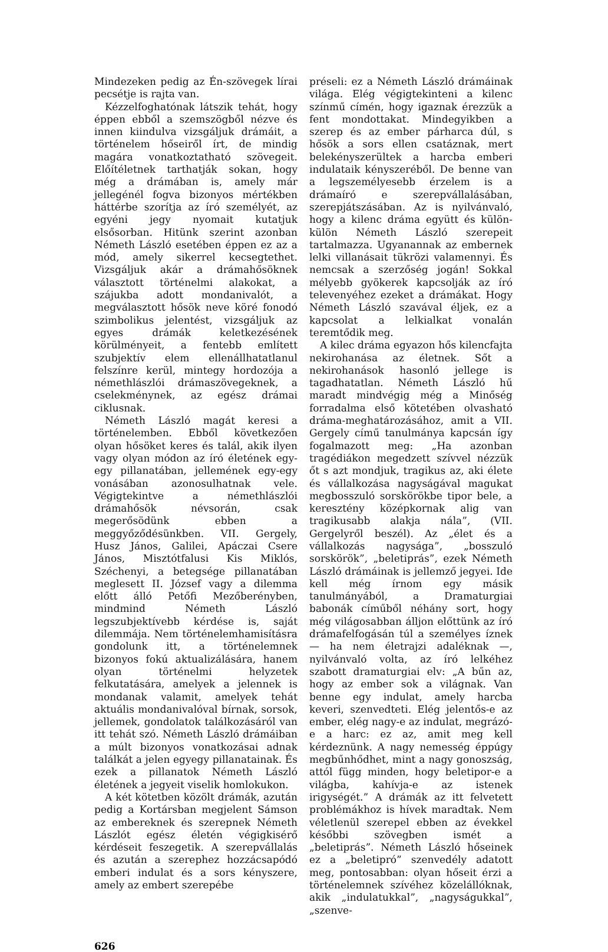Mindezeken pedig az Én-szövegek lírai pecsétje is rajta van.
Kézzelfoghatónak látszik tehát, hogy éppen ebből a szemszögből nézve és innen kiindulva vizsgáljuk drámáit, a történelem hőseiről írt, de mindig magára vonatkoztatható szövegeit. Előítéletnek tarthatják sokan, hogy még a drámában is, amely már jellegénél fogva bizonyos mértékben háttérbe szorítja az író személyét, az egyéni jegy nyomait kutatjuk elsősorban. Hitünk szerint azonban Németh László esetében éppen ez az a mód, amely sikerrel kecsegtethet. Vizsgáljuk akár a drámahősöknek választott történelmi alakokat, a szájukba adott mondanivalót, a megválasztott hősök neve köré fonodó szimbolikus jelentést, vizsgáljuk az egyes drámák keletkezésének körülményeit, a fentebb említett szubjektív elem ellenállhatatlanul felszínre kerül, mintegy hordozója a némethlászlói drámaszövegeknek, a cselekménynek, az egész drámai ciklusnak.
Németh László magát keresi a történelemben. Ebből következően olyan hősöket keres és talál, akik ilyen vagy olyan módon az író életének egy-egy pillanatában, jellemének egy-egy vonásában azonosulhatnak vele. Végigtekintve a némethlászlói drámahősök névsorán, csak megerősödünk ebben a meggyőződésünkben. VII. Gergely, Husz János, Galilei, Apáczai Csere János, Misztótfalusi Kis Miklós, Széchenyi, a betegsége pillanatában meglesett II. József vagy a dilemma előtt álló Petőfi Mezőberényben, mindmind Németh László legszubjektívebb kérdése is, saját dilemmája. Nem történelemhamisításra gondolunk itt, a történelemnek bizonyos fokú aktualizálására, hanem olyan történelmi helyzetek felkutatására, amelyek a jelennek is mondanak valamit, amelyek tehát aktuális mondanivalóval bírnak, sorsok, jellemek, gondolatok találkozásáról van itt tehát szó. Németh László drámáiban a múlt bizonyos vonatkozásai adnak találkát a jelen egyegy pillanatainak. És ezek a pillanatok Németh László életének a jegyeit viselik homlokukon.
A két kötetben közölt drámák, azután pedig a Kortársban megjelent Sámson az embereknek és szerepnek Németh Lászlót egész életén végigkisérő kérdéseit feszegetik. A szerepvállalás és azután a szerephez hozzácsapódó emberi indulat és a sors kényszere, amely az embert szerepébe
préseli: ez a Németh László drámáinak világa. Elég végigtekinteni a kilenc színmű címén, hogy igaznak érezzük a fent mondottakat. Mindegyikben a szerep és az ember párharca dúl, s hősök a sors ellen csatáznak, mert belekényszerültek a harcba emberi indulataik kényszeréből. De benne van a legszemélyesebb érzelem is a drámaíró e szerepvállalásában, szerepjátszásában. Az is nyilvánvaló, hogy a kilenc dráma együtt és külön-külön Németh László szerepeit tartalmazza. Ugyanannak az embernek lelki villanásait tükrözi valamennyi. És nemcsak a szerzőség jogán! Sokkal mélyebb gyökerek kapcsolják az író televenyéhez ezeket a drámákat. Hogy Németh László szavával éljek, ez a kapcsolat a lelkialkat vonalán teremtődik meg.
A kilec dráma egyazon hős kilencfajta nekirohanása az életnek. Sőt a nekirohanások hasonló jellege is tagadhatatlan. Németh László hű maradt mindvégig még a Minőség forradalma első kötetében olvasható dráma-meghatározásához, amit a VII. Gergely című tanulmánya kapcsán így fogalmazott meg: „Ha azonban tragédiákon megedzett szívvel nézzük őt s azt mondjuk, tragikus az, aki élete és vállalkozása nagyságával magukat megbosszuló sorskörökbe tipor bele, a keresztény középkornak alig van tragikusabb alakja nála”, (VII. Gergelyről beszél). Az „élet és a vállalkozás nagysága”, „bosszuló sorskörök”, „beletiprás”, ezek Németh László drámáinak is jellemző jegyei. Ide kell még írnom egy másik tanulmányából, a Dramaturgiai babonák címűből néhány sort, hogy még világosabban álljon előttünk az író drámafelfogásán túl a személyes íznek — ha nem életrajzi adaléknak —, nyilvánvaló volta, az író lelkéhez szabott dramaturgiai elv: „A bűn az, hogy az ember sok a világnak. Van benne egy indulat, amely harcba keveri, szenvedteti. Elég jelentős-e az ember, elég nagy-e az indulat, megrázó-e a harc: ez az, amit meg kell kérdeznünk. A nagy nemesség éppúgy megbűnhődhet, mint a nagy gonoszság, attól függ minden, hogy beletipor-e a világba, kahívja-e az istenek irigységét.” A drámák az itt felvetett problémákhoz is hívek maradtak. Nem véletlenül szerepel ebben az évekkel későbbi szövegben ismét a „beletiprás”. Németh László hőseinek ez a „beletipró” szenvedély adatott meg, pontosabban: olyan hőseit érzi a történelemnek szívéhez közelállóknak, akik „indulatukkal”, „nagyságukkal”, „szenve-
626